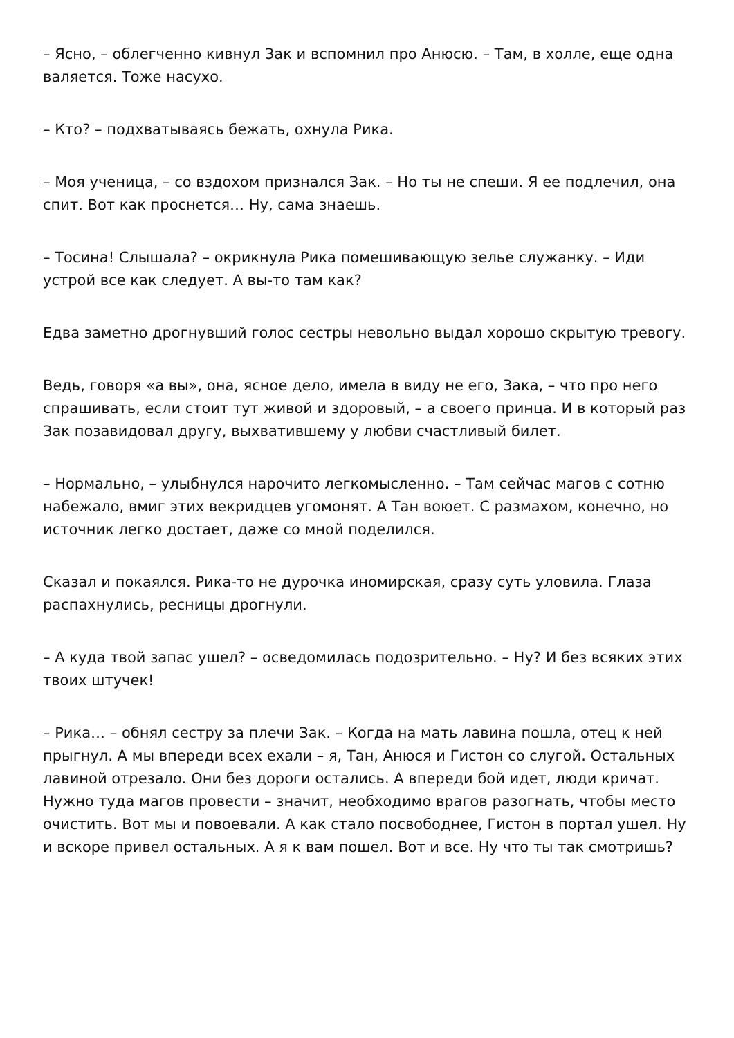– Ясно, – облегченно кивнул Зак и вспомнил про Анюсю. – Там, в холле, еще одна валяется. Тоже насухо.
– Кто? – подхватываясь бежать, охнула Рика.
– Моя ученица, – со вздохом признался Зак. – Но ты не спеши. Я ее подлечил, она спит. Вот как проснется… Ну, сама знаешь.
– Тосина! Слышала? – окрикнула Рика помешивающую зелье служанку. – Иди устрой все как следует. А вы-то там как?
Едва заметно дрогнувший голос сестры невольно выдал хорошо скрытую тревогу.
Ведь, говоря «а вы», она, ясное дело, имела в виду не его, Зака, – что про него спрашивать, если стоит тут живой и здоровый, – а своего принца. И в который раз Зак позавидовал другу, выхватившему у любви счастливый билет.
– Нормально, – улыбнулся нарочито легкомысленно. – Там сейчас магов с сотню набежало, вмиг этих векридцев угомонят. А Тан воюет. С размахом, конечно, но источник легко достает, даже со мной поделился.
Сказал и покаялся. Рика-то не дурочка иномирская, сразу суть уловила. Глаза распахнулись, ресницы дрогнули.
– А куда твой запас ушел? – осведомилась подозрительно. – Ну? И без всяких этих твоих штучек!
– Рика… – обнял сестру за плечи Зак. – Когда на мать лавина пошла, отец к ней прыгнул. А мы впереди всех ехали – я, Тан, Анюся и Гистон со слугой. Остальных лавиной отрезало. Они без дороги остались. А впереди бой идет, люди кричат. Нужно туда магов провести – значит, необходимо врагов разогнать, чтобы место очистить. Вот мы и повоевали. А как стало посвободнее, Гистон в портал ушел. Ну и вскоре привел остальных. А я к вам пошел. Вот и все. Ну что ты так смотришь?